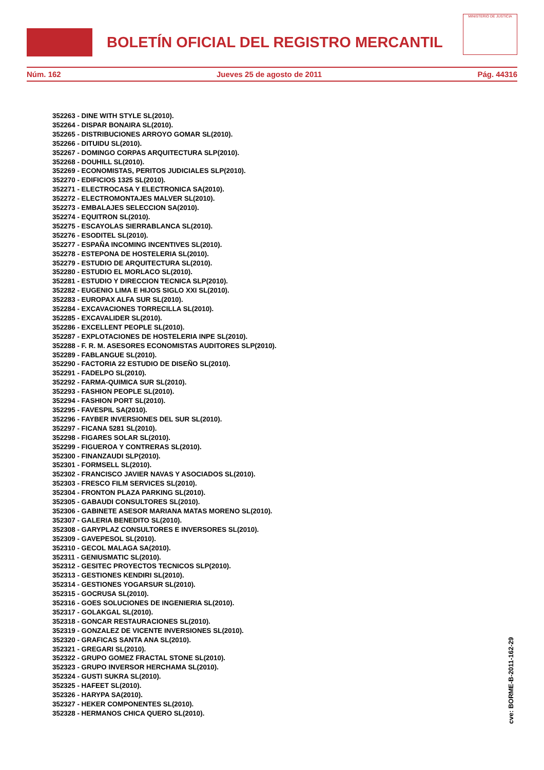BOLETÍN OFICIAL DEL REGISTRO MERCANTIL
MINISTERIO DE JUSTICIA
Núm. 162 Jueves 25 de agosto de 2011 Pág. 44316
352263 - DINE WITH STYLE SL(2010).
352264 - DISPAR BONAIRA SL(2010).
352265 - DISTRIBUCIONES ARROYO GOMAR SL(2010).
352266 - DITUIDU SL(2010).
352267 - DOMINGO CORPAS ARQUITECTURA SLP(2010).
352268 - DOUHILL SL(2010).
352269 - ECONOMISTAS, PERITOS JUDICIALES SLP(2010).
352270 - EDIFICIOS 1325 SL(2010).
352271 - ELECTROCASA Y ELECTRONICA SA(2010).
352272 - ELECTROMONTAJES MALVER SL(2010).
352273 - EMBALAJES SELECCION SA(2010).
352274 - EQUITRON SL(2010).
352275 - ESCAYOLAS SIERRABLANCA SL(2010).
352276 - ESODITEL SL(2010).
352277 - ESPAÑA INCOMING INCENTIVES SL(2010).
352278 - ESTEPONA DE HOSTELERIA SL(2010).
352279 - ESTUDIO DE ARQUITECTURA SL(2010).
352280 - ESTUDIO EL MORLACO SL(2010).
352281 - ESTUDIO Y DIRECCION TECNICA SLP(2010).
352282 - EUGENIO LIMA E HIJOS SIGLO XXI SL(2010).
352283 - EUROPAX ALFA SUR SL(2010).
352284 - EXCAVACIONES TORRECILLA SL(2010).
352285 - EXCAVALIDER SL(2010).
352286 - EXCELLENT PEOPLE SL(2010).
352287 - EXPLOTACIONES DE HOSTELERIA INPE SL(2010).
352288 - F. R. M. ASESORES ECONOMISTAS AUDITORES SLP(2010).
352289 - FABLANGUE SL(2010).
352290 - FACTORIA 22 ESTUDIO DE DISEÑO SL(2010).
352291 - FADELPO SL(2010).
352292 - FARMA-QUIMICA SUR SL(2010).
352293 - FASHION PEOPLE SL(2010).
352294 - FASHION PORT SL(2010).
352295 - FAVESPIL SA(2010).
352296 - FAYBER INVERSIONES DEL SUR SL(2010).
352297 - FICANA 5281 SL(2010).
352298 - FIGARES SOLAR SL(2010).
352299 - FIGUEROA Y CONTRERAS SL(2010).
352300 - FINANZAUDI SLP(2010).
352301 - FORMSELL SL(2010).
352302 - FRANCISCO JAVIER NAVAS Y ASOCIADOS SL(2010).
352303 - FRESCO FILM SERVICES SL(2010).
352304 - FRONTON PLAZA PARKING SL(2010).
352305 - GABAUDI CONSULTORES SL(2010).
352306 - GABINETE ASESOR MARIANA MATAS MORENO SL(2010).
352307 - GALERIA BENEDITO SL(2010).
352308 - GARYPLAZ CONSULTORES E INVERSORES SL(2010).
352309 - GAVEPESOL SL(2010).
352310 - GECOL MALAGA SA(2010).
352311 - GENIUSMATIC SL(2010).
352312 - GESITEC PROYECTOS TECNICOS SLP(2010).
352313 - GESTIONES KENDIRI SL(2010).
352314 - GESTIONES YOGARSUR SL(2010).
352315 - GOCRUSA SL(2010).
352316 - GOES SOLUCIONES DE INGENIERIA SL(2010).
352317 - GOLAKGAL SL(2010).
352318 - GONCAR RESTAURACIONES SL(2010).
352319 - GONZALEZ DE VICENTE INVERSIONES SL(2010).
352320 - GRAFICAS SANTA ANA SL(2010).
352321 - GREGARI SL(2010).
352322 - GRUPO GOMEZ FRACTAL STONE SL(2010).
352323 - GRUPO INVERSOR HERCHAMA SL(2010).
352324 - GUSTI SUKRA SL(2010).
352325 - HAFEET SL(2010).
352326 - HARYPA SA(2010).
352327 - HEKER COMPONENTES SL(2010).
352328 - HERMANOS CHICA QUERO SL(2010).
cve: BORME-B-2011-162-29